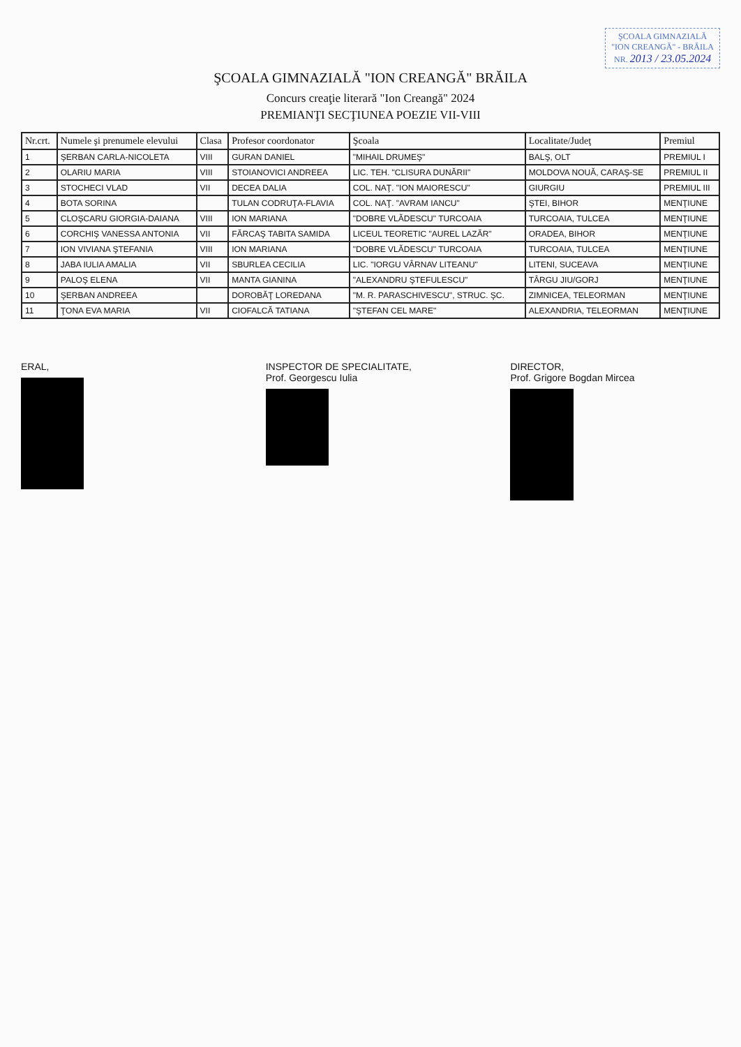ŞCOALA GIMNAZIALĂ
"ION CREANGĂ" - BRĂILA
NR. 2013 / 23.05.2024
ŞCOALA GIMNAZIALĂ "ION CREANGĂ" BRĂILA
Concurs creaţie literară "Ion Creangă" 2024
PREMIANŢI SECŢIUNEA POEZIE VII-VIII
| Nr.crt. | Numele şi prenumele elevului | Clasa | Profesor coordonator | Şcoala | Localitate/Judeţ | Premiul |
| --- | --- | --- | --- | --- | --- | --- |
| 1 | ŞERBAN CARLA-NICOLETA | VIII | GURAN DANIEL | "MIHAIL DRUMEŞ" | BALŞ, OLT | PREMIUL I |
| 2 | OLARIU MARIA | VIII | STOIANOVICI ANDREEA | LIC. TEH. "CLISURA DUNĂRII" | MOLDOVA NOUĂ, CARAŞ-SE | PREMIUL II |
| 3 | STOCHECI VLAD | VII | DECEA DALIA | COL. NAŢ. "ION MAIORESCU" | GIURGIU | PREMIUL III |
| 4 | BOTA SORINA | | TULAN CODRUŢA-FLAVIA | COL. NAŢ. "AVRAM IANCU" | ŞTEI, BIHOR | MENŢIUNE |
| 5 | CLOŞCARU GIORGIA-DAIANA | VIII | ION MARIANA | "DOBRE VLĂDESCU" TURCOAIA | TURCOAIA, TULCEA | MENŢIUNE |
| 6 | CORCHIŞ VANESSA ANTONIA | VII | FĂRCAŞ TABITA SAMIDA | LICEUL TEORETIC "AUREL LAZĂR" | ORADEA, BIHOR | MENŢIUNE |
| 7 | ION VIVIANA ŞTEFANIA | VIII | ION MARIANA | "DOBRE VLĂDESCU" TURCOAIA | TURCOAIA, TULCEA | MENŢIUNE |
| 8 | JABA IULIA AMALIA | VII | SBURLEA CECILIA | LIC. "IORGU VÂRNAV LITEANU" | LITENI, SUCEAVA | MENŢIUNE |
| 9 | PALOŞ ELENA | VII | MANTA GIANINA | "ALEXANDRU ŞTEFULESCU" | TÂRGU JIU/GORJ | MENŢIUNE |
| 10 | ŞERBAN ANDREEA | | DOROBĂŢ LOREDANA | "M. R. PARASCHIVESCU", STRUC. ŞC. | ZIMNICEA, TELEORMAN | MENŢIUNE |
| 11 | ŢONA EVA MARIA | VII | CIOFALCĂ TATIANA | "ŞTEFAN CEL MARE" | ALEXANDRIA, TELEORMAN | MENŢIUNE |
ERAL, INSPECTOR DE SPECIALITATE,
Prof. Georgescu Iulia
DIRECTOR,
Prof. Grigore Bogdan Mircea